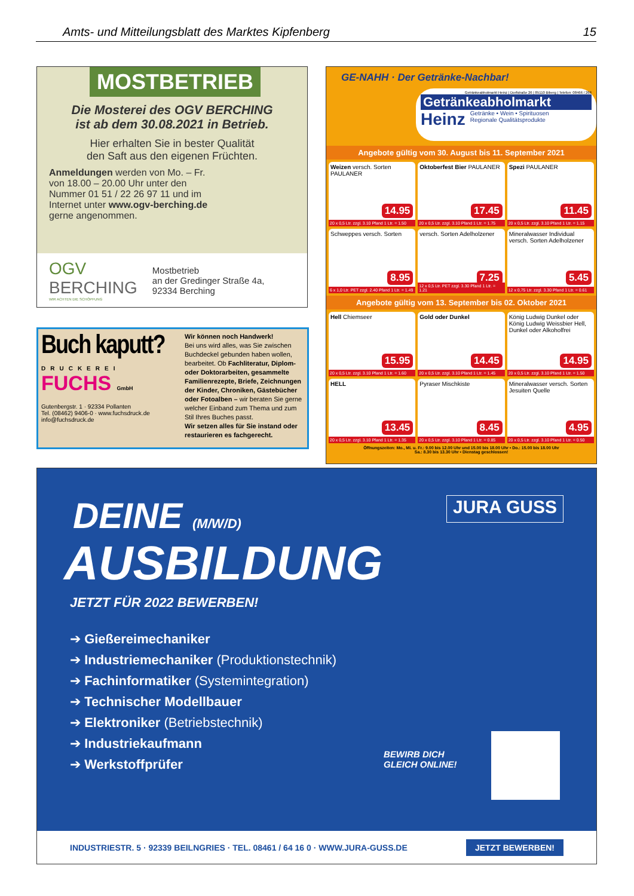Amts- und Mitteilungsblatt des Marktes Kipfenberg 15
MOSTBETRIEB
Die Mosterei des OGV BERCHING
ist ab dem 30.08.2021 in Betrieb.
Hier erhalten Sie in bester Qualität
den Saft aus den eigenen Früchten.
Anmeldungen werden von Mo. – Fr. von 18.00 – 20.00 Uhr unter den Nummer 01 51 / 22 26 97 11 und im Internet unter www.ogv-berching.de gerne angenommen.
OGV
BERCHING
WIR ACHTEN DIE SCHÖPFUNG
Mostbetrieb
an der Gredinger Straße 4a,
92334 Berching
Buch kaputt?
DRUCKEREI
FUCHS GmbH
Gutenbergstr. 1 · 92334 Pollanten
Tel. (08462) 9406-0 · www.fuchsdruck.de
info@fuchsdruck.de
Wir können noch Handwerk!
Bei uns wird alles, was Sie zwischen Buchdeckel gebunden haben wollen, bearbeitet. Ob Fachliteratur, Diplom- oder Doktorarbeiten, gesammelte Familienrezepte, Briefe, Zeichnungen der Kinder, Chroniken, Gästebücher oder Fotoalben – wir beraten Sie gerne welcher Einband zum Thema und zum Stil Ihres Buches passt.
Wir setzen alles für Sie instand oder restaurieren es fachgerecht.
GE-NAHH · Der Getränke-Nachbar!
Getränkeabholmarkt Heinz | Dorfstraße 26 | 85110 Biberg | Telefon: 08466 / 266
Getränkeabholmarkt
Heinz Getränke • Wein • Spirituosen
Regionale Qualitätsprodukte
Angebote gültig vom 30. August bis 11. September 2021
Weizen versch. Sorten PAULANER
14.95
20 x 0,5 Ltr. zzgl. 3.10 Pfand 1 Ltr. = 1.50
Oktoberfest Bier PAULANER
17.45
20 x 0,5 Ltr. zzgl. 3.10 Pfand 1 Ltr. = 1.75
Spezi PAULANER
11.45
20 x 0,5 Ltr. zzgl. 3.10 Pfand 1 Ltr. = 1.15
Schweppes versch. Sorten
8.95
6 x 1,0 Ltr. PET zzgl. 2.40 Pfand 1 Ltr. = 1.49
versch. Sorten Adelholzener
7.25
12 x 0,5 Ltr. PET zzgl. 3.30 Pfand 1 Ltr. = 1.21
Mineralwasser Individual versch. Sorten Adelholzener
5.45
12 x 0,75 Ltr. zzgl. 3.30 Pfand 1 Ltr. = 0.61
Angebote gültig vom 13. September bis 02. Oktober 2021
Hell Chiemseer
15.95
20 x 0,5 Ltr. zzgl. 3.10 Pfand 1 Ltr. = 1.60
Gold oder Dunkel
14.45
20 x 0,5 Ltr. zzgl. 3.10 Pfand 1 Ltr. = 1.45
König Ludwig Dunkel oder König Ludwig Weissbier Hell, Dunkel oder Alkoholfrei
14.95
20 x 0,5 Ltr. zzgl. 3.10 Pfand 1 Ltr. = 1.50
HELL
13.45
20 x 0,5 Ltr. zzgl. 3.10 Pfand 1 Ltr. = 1.35
Pyraser Mischkiste
8.45
20 x 0,5 Ltr. zzgl. 3.10 Pfand 1 Ltr. = 0.85
Mineralwasser versch. Sorten Jesuiten Quelle
4.95
20 x 0,5 Ltr. zzgl. 3.10 Pfand 1 Ltr. = 0.50
Öffnungszeiten: Mo., Mi. u. Fr.: 9.00 bis 12.00 Uhr und 15.00 bis 18.00 Uhr • Do.: 15.00 bis 18.00 Uhr
Sa.: 8.30 bis 13.30 Uhr • Dienstag geschlossen!
DEINE (M/W/D)
JURA GUSS
AUSBILDUNG
JETZT FÜR 2022 BEWERBEN!
➔ Gießereimechaniker
➔ Industriemechaniker (Produktionstechnik)
➔ Fachinformatiker (Systemintegration)
➔ Technischer Modellbauer
➔ Elektroniker (Betriebstechnik)
➔ Industriekaufmann
➔ Werkstoffprüfer
BEWIRB DICH
GLEICH ONLINE!
INDUSTRIESTR. 5 · 92339 BEILNGRIES · TEL. 08461 / 64 16 0 · WWW.JURA-GUSS.DE JETZT BEWERBEN!